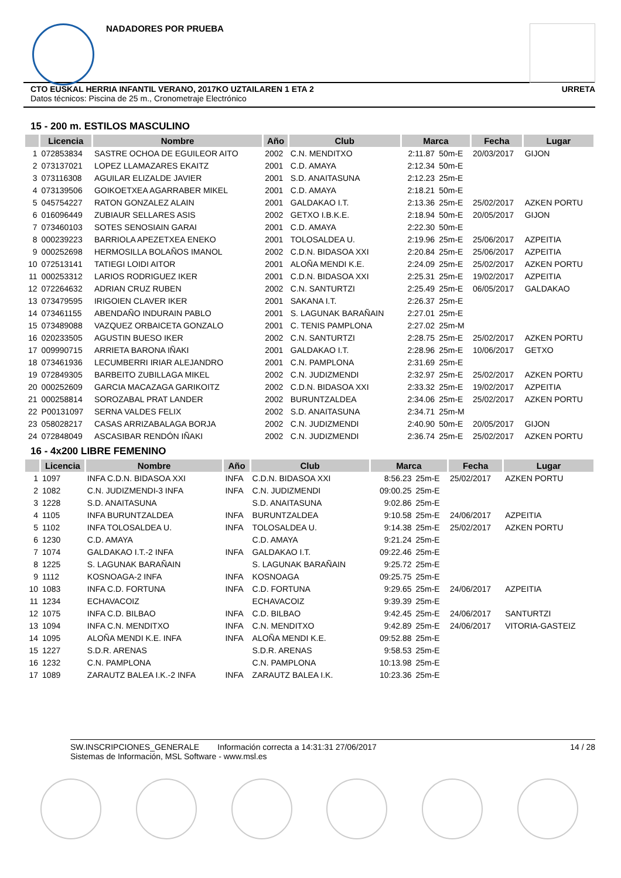NADADORES POR PRUEBA
CTO EUSKAL HERRIA INFANTIL VERANO, 2017KO UZTAILAREN 1 ETA 2
Datos técnicos: Piscina de 25 m., Cronometraje Electrónico
URRETA
15 - 200 m. ESTILOS MASCULINO
| | Licencia | Nombre | Año | Club | Marca | | Fecha | Lugar |
| --- | --- | --- | --- | --- | --- | --- | --- | --- |
| 1 | 072853834 | SASTRE OCHOA DE EGUILEOR AITO | 2002 | C.N. MENDITXO | 2:11.87 | 50m-E | 20/03/2017 | GIJON |
| 2 | 073137021 | LOPEZ LLAMAZARES EKAITZ | 2001 | C.D. AMAYA | 2:12.34 | 50m-E | | |
| 3 | 073116308 | AGUILAR ELIZALDE JAVIER | 2001 | S.D. ANAITASUNA | 2:12.23 | 25m-E | | |
| 4 | 073139506 | GOIKOETXEA AGARRABER MIKEL | 2001 | C.D. AMAYA | 2:18.21 | 50m-E | | |
| 5 | 045754227 | RATON GONZALEZ ALAIN | 2001 | GALDAKAO I.T. | 2:13.36 | 25m-E | 25/02/2017 | AZKEN PORTU |
| 6 | 016096449 | ZUBIAUR SELLARES ASIS | 2002 | GETXO I.B.K.E. | 2:18.94 | 50m-E | 20/05/2017 | GIJON |
| 7 | 073460103 | SOTES SENOSIAIN GARAI | 2001 | C.D. AMAYA | 2:22.30 | 50m-E | | |
| 8 | 000239223 | BARRIOLA APEZETXEA ENEKO | 2001 | TOLOSALDEA U. | 2:19.96 | 25m-E | 25/06/2017 | AZPEITIA |
| 9 | 000252698 | HERMOSILLA BOLAÑOS IMANOL | 2002 | C.D.N. BIDASOA XXI | 2:20.84 | 25m-E | 25/06/2017 | AZPEITIA |
| 10 | 072513141 | TATIEGI LOIDI AITOR | 2001 | ALOÑA MENDI K.E. | 2:24.09 | 25m-E | 25/02/2017 | AZKEN PORTU |
| 11 | 000253312 | LARIOS RODRIGUEZ IKER | 2001 | C.D.N. BIDASOA XXI | 2:25.31 | 25m-E | 19/02/2017 | AZPEITIA |
| 12 | 072264632 | ADRIAN CRUZ RUBEN | 2002 | C.N. SANTURTZI | 2:25.49 | 25m-E | 06/05/2017 | GALDAKAO |
| 13 | 073479595 | IRIGOIEN CLAVER IKER | 2001 | SAKANA I.T. | 2:26.37 | 25m-E | | |
| 14 | 073461155 | ABENDAÑO INDURAIN PABLO | 2001 | S. LAGUNAK BARAÑAIN | 2:27.01 | 25m-E | | |
| 15 | 073489088 | VAZQUEZ ORBAICETA GONZALO | 2001 | C. TENIS PAMPLONA | 2:27.02 | 25m-M | | |
| 16 | 020233505 | AGUSTIN BUESO IKER | 2002 | C.N. SANTURTZI | 2:28.75 | 25m-E | 25/02/2017 | AZKEN PORTU |
| 17 | 009990715 | ARRIETA BARONA IÑAKI | 2001 | GALDAKAO I.T. | 2:28.96 | 25m-E | 10/06/2017 | GETXO |
| 18 | 073461936 | LECUMBERRI IRIAR ALEJANDRO | 2001 | C.N. PAMPLONA | 2:31.69 | 25m-E | | |
| 19 | 072849305 | BARBEITO ZUBILLAGA MIKEL | 2002 | C.N. JUDIZMENDI | 2:32.97 | 25m-E | 25/02/2017 | AZKEN PORTU |
| 20 | 000252609 | GARCIA MACAZAGA GARIKOITZ | 2002 | C.D.N. BIDASOA XXI | 2:33.32 | 25m-E | 19/02/2017 | AZPEITIA |
| 21 | 000258814 | SOROZABAL PRAT LANDER | 2002 | BURUNTZALDEA | 2:34.06 | 25m-E | 25/02/2017 | AZKEN PORTU |
| 22 | P00131097 | SERNA VALDES FELIX | 2002 | S.D. ANAITASUNA | 2:34.71 | 25m-M | | |
| 23 | 058028217 | CASAS ARRIZABALAGA BORJA | 2002 | C.N. JUDIZMENDI | 2:40.90 | 50m-E | 20/05/2017 | GIJON |
| 24 | 072848049 | ASCASIBAR RENDÓN IÑAKI | 2002 | C.N. JUDIZMENDI | 2:36.74 | 25m-E | 25/02/2017 | AZKEN PORTU |
16 - 4x200 LIBRE FEMENINO
| | Licencia | Nombre | Año | Club | Marca | | Fecha | Lugar |
| --- | --- | --- | --- | --- | --- | --- | --- | --- |
| 1 | 1097 | INFA C.D.N. BIDASOA XXI | INFA | C.D.N. BIDASOA XXI | 8:56.23 | 25m-E | 25/02/2017 | AZKEN PORTU |
| 2 | 1082 | C.N. JUDIZMENDI-3 INFA | INFA | C.N. JUDIZMENDI | 09:00.25 | 25m-E | | |
| 3 | 1228 | S.D. ANAITASUNA | | S.D. ANAITASUNA | 9:02.86 | 25m-E | | |
| 4 | 1105 | INFA BURUNTZALDEA | INFA | BURUNTZALDEA | 9:10.58 | 25m-E | 24/06/2017 | AZPEITIA |
| 5 | 1102 | INFA TOLOSALDEA U. | INFA | TOLOSALDEA U. | 9:14.38 | 25m-E | 25/02/2017 | AZKEN PORTU |
| 6 | 1230 | C.D. AMAYA | | C.D. AMAYA | 9:21.24 | 25m-E | | |
| 7 | 1074 | GALDAKAO I.T.-2 INFA | INFA | GALDAKAO I.T. | 09:22.46 | 25m-E | | |
| 8 | 1225 | S. LAGUNAK BARAÑAIN | | S. LAGUNAK BARAÑAIN | 9:25.72 | 25m-E | | |
| 9 | 1112 | KOSNOAGA-2 INFA | INFA | KOSNOAGA | 09:25.75 | 25m-E | | |
| 10 | 1083 | INFA C.D. FORTUNA | INFA | C.D. FORTUNA | 9:29.65 | 25m-E | 24/06/2017 | AZPEITIA |
| 11 | 1234 | ECHAVACOIZ | | ECHAVACOIZ | 9:39.39 | 25m-E | | |
| 12 | 1075 | INFA C.D. BILBAO | INFA | C.D. BILBAO | 9:42.45 | 25m-E | 24/06/2017 | SANTURTZI |
| 13 | 1094 | INFA C.N. MENDITXO | INFA | C.N. MENDITXO | 9:42.89 | 25m-E | 24/06/2017 | VITORIA-GASTEIZ |
| 14 | 1095 | ALOÑA MENDI K.E. INFA | INFA | ALOÑA MENDI K.E. | 09:52.88 | 25m-E | | |
| 15 | 1227 | S.D.R. ARENAS | | S.D.R. ARENAS | 9:58.53 | 25m-E | | |
| 16 | 1232 | C.N. PAMPLONA | | C.N. PAMPLONA | 10:13.98 | 25m-E | | |
| 17 | 1089 | ZARAUTZ BALEA I.K.-2 INFA | INFA | ZARAUTZ BALEA I.K. | 10:23.36 | 25m-E | | |
SW.INSCRIPCIONES_GENERALE Información correcta a 14:31:31 27/06/2017
Sistemas de Información, MSL Software - www.msl.es
14 / 28